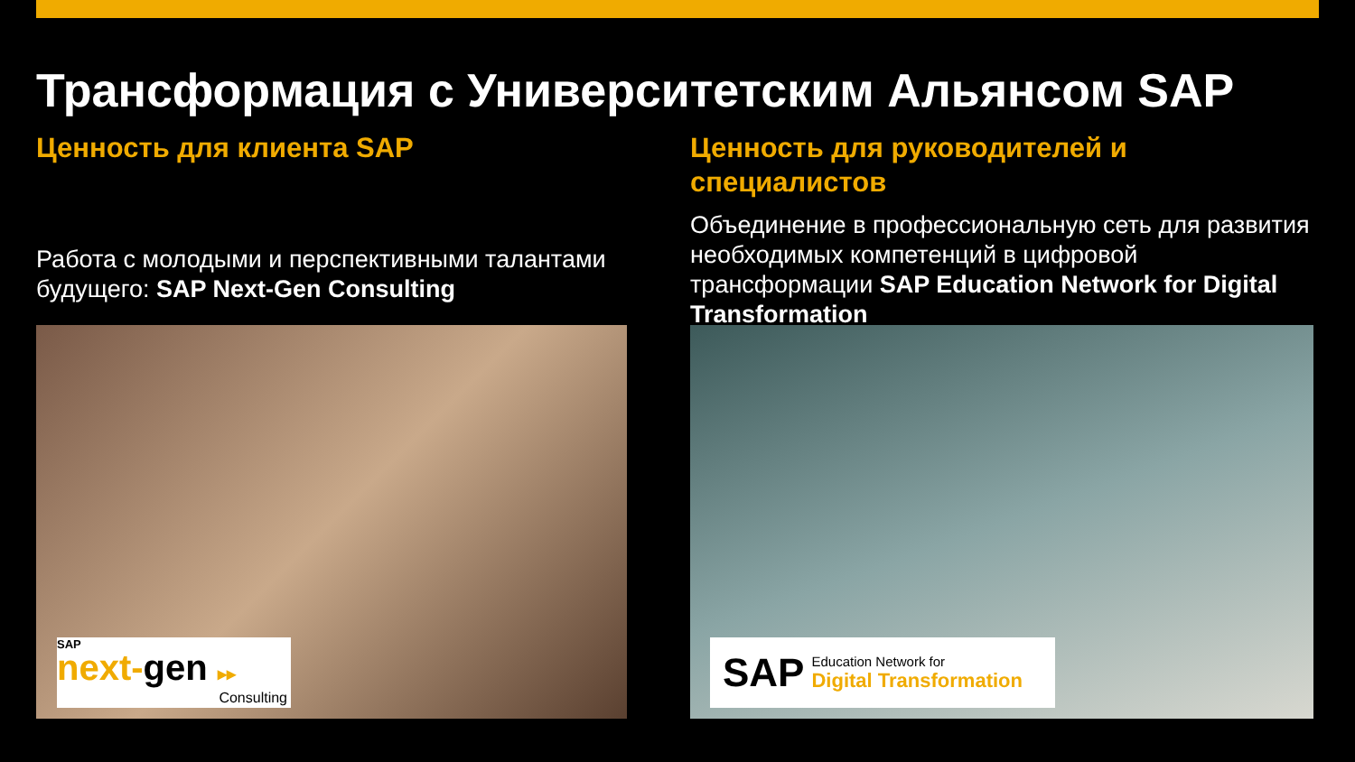Трансформация с Университетским Альянсом SAP
Ценность для клиента SAP
Работа с молодыми и перспективными талантами будущего: SAP Next-Gen Consulting
Ценность для руководителей и специалистов
Объединение в профессиональную сеть для развития необходимых компетенций в цифровой трансформации SAP Education Network for Digital Transformation
SAP
next-gen ▸▸
Consulting
SAP Education Network for
Digital Transformation